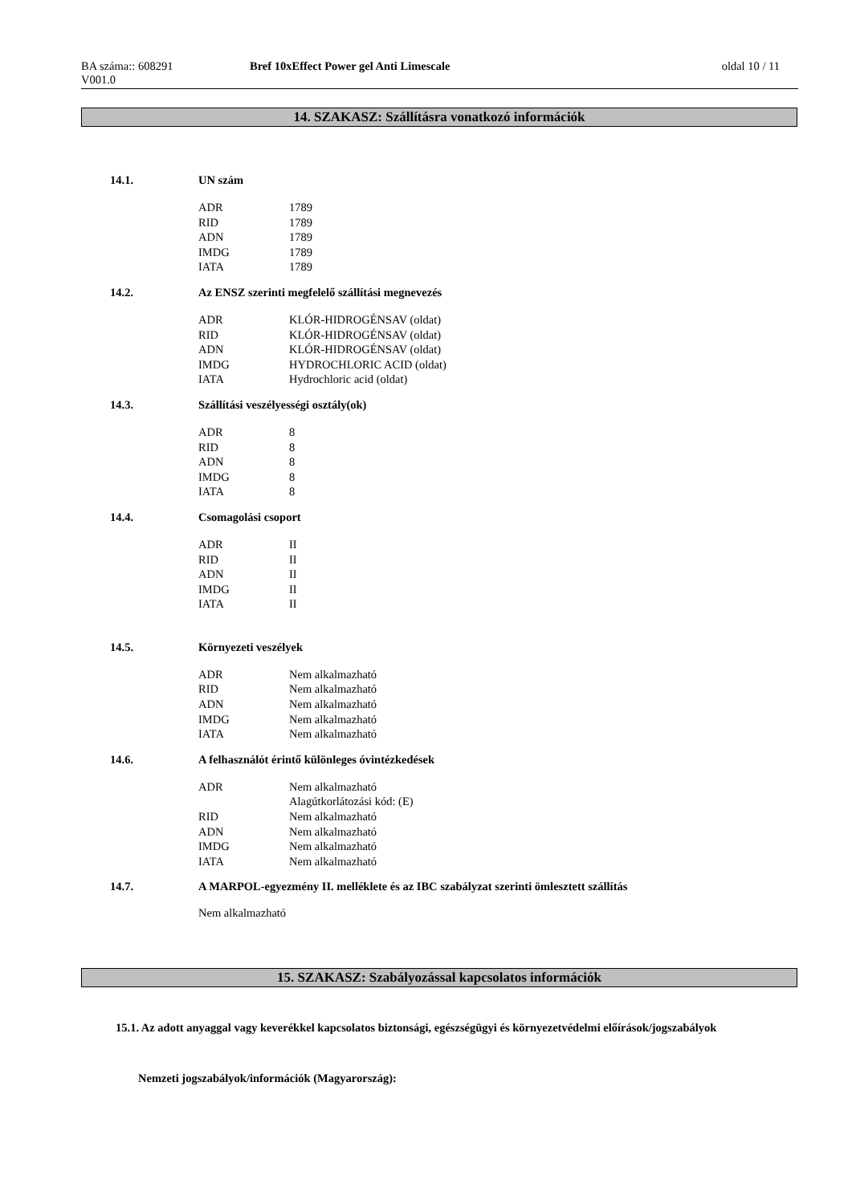BA száma:: 608291 Bref 10xEffect Power gel Anti Limescale
oldal 10 / 11
V001.0
14. SZAKASZ: Szállításra vonatkozó információk
14.1. UN szám
| ADR | 1789 |
| RID | 1789 |
| ADN | 1789 |
| IMDG | 1789 |
| IATA | 1789 |
14.2. Az ENSZ szerinti megfelelő szállítási megnevezés
| ADR | KLÓR-HIDROGÉNSAV (oldat) |
| RID | KLÓR-HIDROGÉNSAV (oldat) |
| ADN | KLÓR-HIDROGÉNSAV (oldat) |
| IMDG | HYDROCHLORIC ACID (oldat) |
| IATA | Hydrochloric acid (oldat) |
14.3. Szállítási veszélyességi osztály(ok)
| ADR | 8 |
| RID | 8 |
| ADN | 8 |
| IMDG | 8 |
| IATA | 8 |
14.4. Csomagolási csoport
| ADR | II |
| RID | II |
| ADN | II |
| IMDG | II |
| IATA | II |
14.5. Környezeti veszélyek
| ADR | Nem alkalmazható |
| RID | Nem alkalmazható |
| ADN | Nem alkalmazható |
| IMDG | Nem alkalmazható |
| IATA | Nem alkalmazható |
14.6. A felhasználót érintő különleges óvintézkedések
| ADR | Nem alkalmazható Alagútkorlátozási kód: (E) |
| RID | Nem alkalmazható |
| ADN | Nem alkalmazható |
| IMDG | Nem alkalmazható |
| IATA | Nem alkalmazható |
14.7. A MARPOL-egyezmény II. melléklete és az IBC szabályzat szerinti ömlesztett szállítás
Nem alkalmazható
15. SZAKASZ: Szabályozással kapcsolatos információk
15.1. Az adott anyaggal vagy keverékkel kapcsolatos biztonsági, egészségügyi és környezetvédelmi előírások/jogszabályok
Nemzeti jogszabályok/információk (Magyarország):